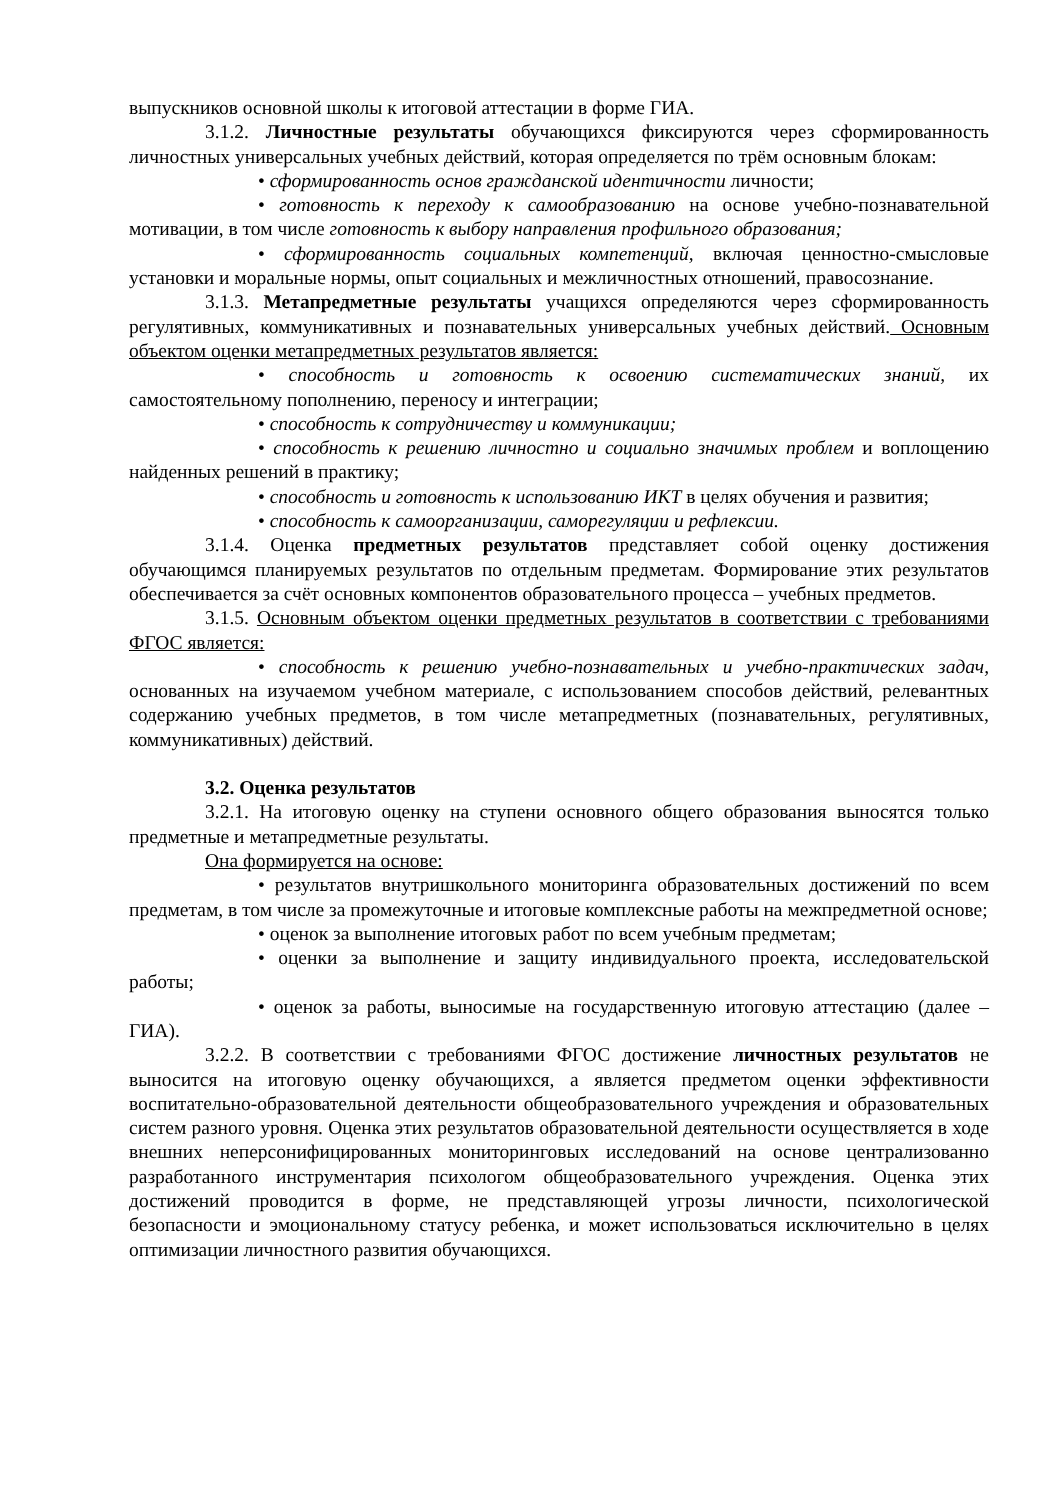выпускников основной школы к итоговой аттестации в форме ГИА.
3.1.2. Личностные результаты обучающихся фиксируются через сформированность личностных универсальных учебных действий, которая определяется по трём основным блокам:
• сформированность основ гражданской идентичности личности;
• готовность к переходу к самообразованию на основе учебно-познавательной мотивации, в том числе готовность к выбору направления профильного образования;
• сформированность социальных компетенций, включая ценностно-смысловые установки и моральные нормы, опыт социальных и межличностных отношений, правосознание.
3.1.3. Метапредметные результаты учащихся определяются через сформированность регулятивных, коммуникативных и познавательных универсальных учебных действий. Основным объектом оценки метапредметных результатов является:
• способность и готовность к освоению систематических знаний, их самостоятельному пополнению, переносу и интеграции;
• способность к сотрудничеству и коммуникации;
• способность к решению личностно и социально значимых проблем и воплощению найденных решений в практику;
• способность и готовность к использованию ИКТ в целях обучения и развития;
• способность к самоорганизации, саморегуляции и рефлексии.
3.1.4. Оценка предметных результатов представляет собой оценку достижения обучающимся планируемых результатов по отдельным предметам. Формирование этих результатов обеспечивается за счёт основных компонентов образовательного процесса – учебных предметов.
3.1.5. Основным объектом оценки предметных результатов в соответствии с требованиями ФГОС является:
• способность к решению учебно-познавательных и учебно-практических задач, основанных на изучаемом учебном материале, с использованием способов действий, релевантных содержанию учебных предметов, в том числе метапредметных (познавательных, регулятивных, коммуникативных) действий.
3.2. Оценка результатов
3.2.1. На итоговую оценку на ступени основного общего образования выносятся только предметные и метапредметные результаты.
Она формируется на основе:
• результатов внутришкольного мониторинга образовательных достижений по всем предметам, в том числе за промежуточные и итоговые комплексные работы на межпредметной основе;
• оценок за выполнение итоговых работ по всем учебным предметам;
• оценки за выполнение и защиту индивидуального проекта, исследовательской работы;
• оценок за работы, выносимые на государственную итоговую аттестацию (далее – ГИА).
3.2.2. В соответствии с требованиями ФГОС достижение личностных результатов не выносится на итоговую оценку обучающихся, а является предметом оценки эффективности воспитательно-образовательной деятельности общеобразовательного учреждения и образовательных систем разного уровня. Оценка этих результатов образовательной деятельности осуществляется в ходе внешних неперсонифицированных мониторинговых исследований на основе централизованно разработанного инструментария психологом общеобразовательного учреждения. Оценка этих достижений проводится в форме, не представляющей угрозы личности, психологической безопасности и эмоциональному статусу ребенка, и может использоваться исключительно в целях оптимизации личностного развития обучающихся.